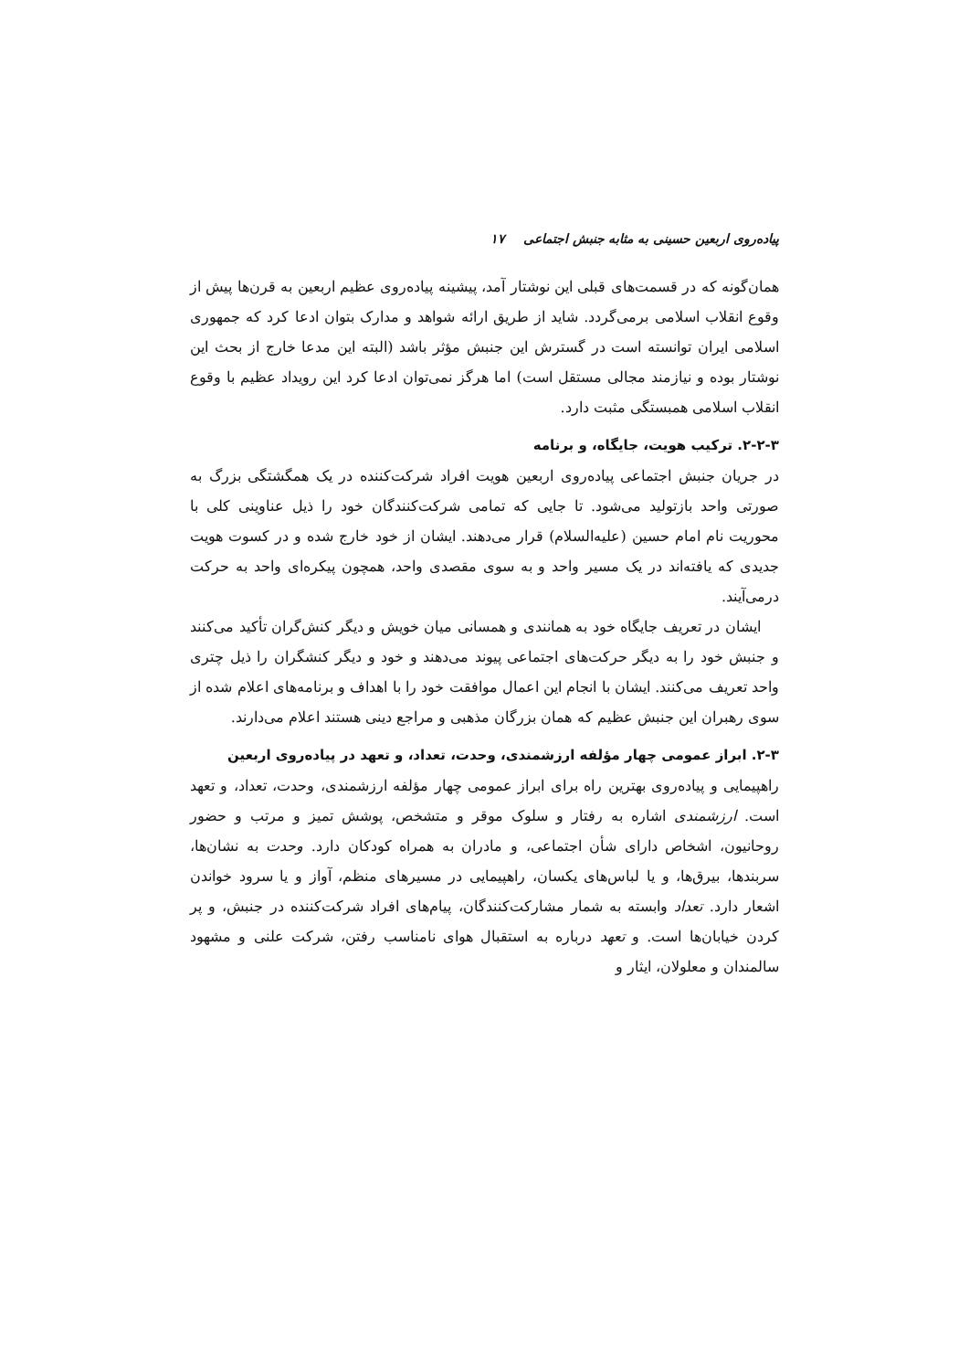پیاده‌روی اربعین حسینی به مثابه جنبش اجتماعی ۱۷
همان‌گونه که در قسمت‌های قبلی این نوشتار آمد، پیشینه پیاده‌روی عظیم اربعین به قرن‌ها پیش از وقوع انقلاب اسلامی برمی‌گردد. شاید از طریق ارائه شواهد و مدارک بتوان ادعا کرد که جمهوری اسلامی ایران توانسته است در گسترش این جنبش مؤثر باشد (البته این مدعا خارج از بحث این نوشتار بوده و نیازمند مجالی مستقل است) اما هرگز نمی‌توان ادعا کرد این رویداد عظیم با وقوع انقلاب اسلامی همبستگی مثبت دارد.
۲-۲-۳. ترکیب هویت، جایگاه، و برنامه
در جریان جنبش اجتماعی پیاده‌روی اربعین هویت افراد شرکت‌کننده در یک همگشتگی بزرگ به صورتی واحد بازتولید می‌شود. تا جایی که تمامی شرکت‌کنندگان خود را ذیل عناوینی کلی با محوریت نام امام حسین (علیه‌السلام) قرار می‌دهند. ایشان از خود خارج شده و در کسوت هویت جدیدی که یافته‌اند در یک مسیر واحد و به سوی مقصدی واحد، همچون پیکره‌ای واحد به حرکت درمی‌آیند.
ایشان در تعریف جایگاه خود به همانندی و همسانی میان خویش و دیگر کنش‌گران تأکید می‌کنند و جنبش خود را به دیگر حرکت‌های اجتماعی پیوند می‌دهند و خود و دیگر کنشگران را ذیل چتری واحد تعریف می‌کنند. ایشان با انجام این اعمال موافقت خود را با اهداف و برنامه‌های اعلام شده از سوی رهبران این جنبش عظیم که همان بزرگان مذهبی و مراجع دینی هستند اعلام می‌دارند.
۲-۳. ابراز عمومی چهار مؤلفه ارزشمندی، وحدت، تعداد، و تعهد در پیاده‌روی اربعین
راهپیمایی و پیاده‌روی بهترین راه برای ابراز عمومی چهار مؤلفه ارزشمندی، وحدت، تعداد، و تعهد است. ارزشمندی اشاره به رفتار و سلوک موقر و متشخص، پوشش تمیز و مرتب و حضور روحانیون، اشخاص دارای شأن اجتماعی، و مادران به همراه کودکان دارد. وحدت به نشان‌ها، سربندها، بیرق‌ها، و یا لباس‌های یکسان، راهپیمایی در مسیرهای منظم، آواز و یا سرود خواندن اشعار دارد. تعداد وابسته به شمار مشارکت‌کنندگان، پیام‌های افراد شرکت‌کننده در جنبش، و پر کردن خیابان‌ها است. و تعهد درباره به استقبال هوای نامناسب رفتن، شرکت علنی و مشهود سالمندان و معلولان، ایثار و